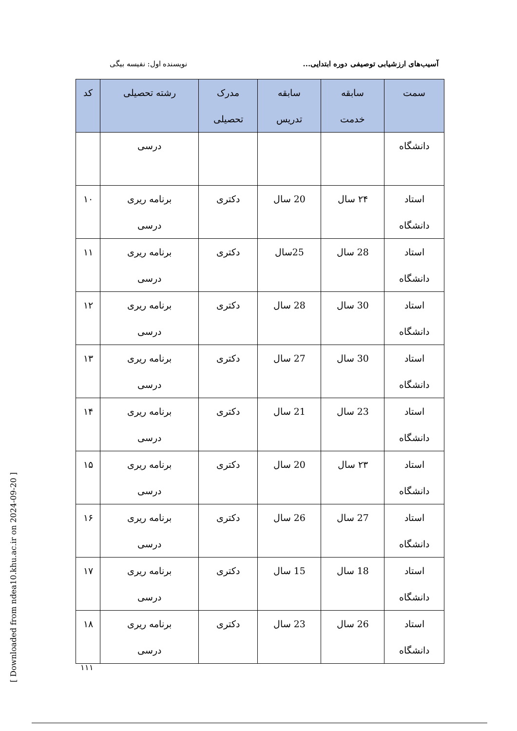آسیب‌های ارزشیابی توصیفی دوره ابتدایی... نویسنده اول: نفیسه بیگی
| سمت | سابقه خدمت | سابقه تدریس | مدرک تحصیلی | رشته تحصیلی | کد |
| --- | --- | --- | --- | --- | --- |
| دانشگاه | | | | درسی | |
| استاد دانشگاه | ۲۴ سال | 20 سال | دکتری | برنامه ریری درسی | ۱۰ |
| استاد دانشگاه | 28 سال | 25سال | دکتری | برنامه ریری درسی | ۱۱ |
| استاد دانشگاه | 30 سال | 28 سال | دکتری | برنامه ریری درسی | ۱۲ |
| استاد دانشگاه | 30 سال | 27 سال | دکتری | برنامه ریری درسی | ۱۳ |
| استاد دانشگاه | 23 سال | 21 سال | دکتری | برنامه ریری درسی | ۱۴ |
| استاد دانشگاه | ۲۳ سال | 20 سال | دکتری | برنامه ریری درسی | ۱۵ |
| استاد دانشگاه | 27 سال | 26 سال | دکتری | برنامه ریری درسی | ۱۶ |
| استاد دانشگاه | 18 سال | 15 سال | دکتری | برنامه ریری درسی | ۱۷ |
| استاد دانشگاه | 26 سال | 23 سال | دکتری | برنامه ریری درسی | ۱۸ |
۱۱۱
[ Downloaded from ndea10.khu.ac.ir on 2024-09-20 ]